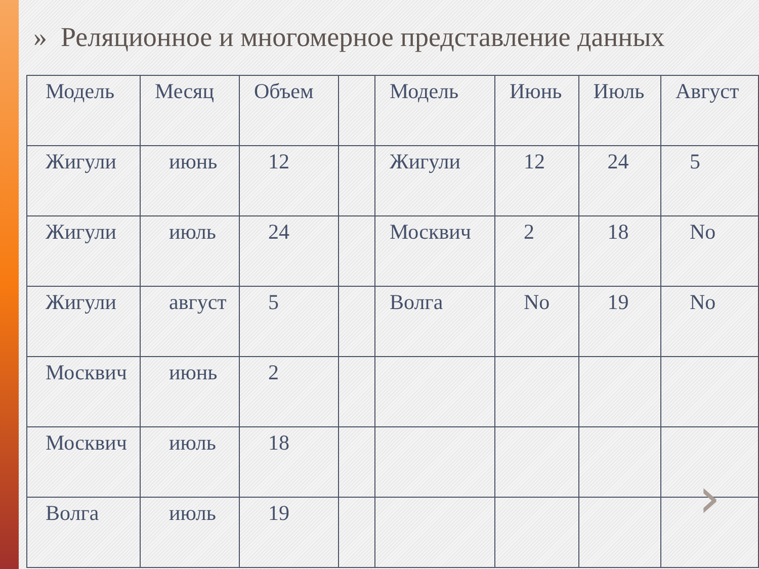» Реляционное и многомерное представление данных
| Модель | Месяц | Объем | | Модель | Июнь | Июль | Август |
| Жигули | июнь | 12 | | Жигули | 12 | 24 | 5 |
| Жигули | июль | 24 | | Москвич | 2 | 18 | No |
| Жигули | август | 5 | | Волга | No | 19 | No |
| Москвич | июнь | 2 | | | | | |
| Москвич | июль | 18 | | | | | |
| Волга | июль | 19 | | | | | |
›